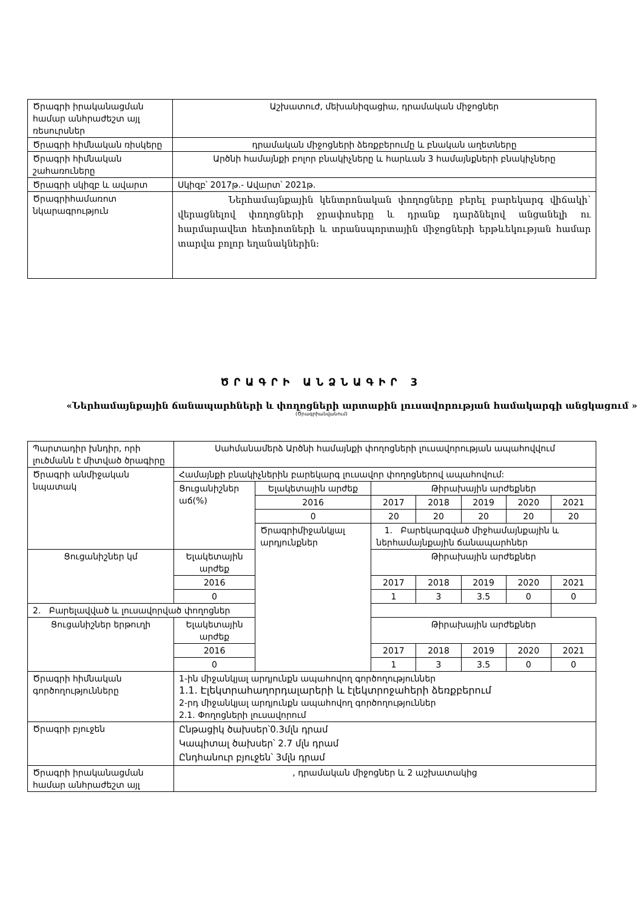| Ծրագրի իրականացման համար անհրաժեշտ այլ ռեսուրսներ | Աշխատուժ, մեխանիզացիա, դրամական միջոցներ |
| Ծրագրի հիմնական ռիսկերը | դրամական միջոցների ձեռքբերումը և բնական աղետները |
| Ծրագրի հիմնական շահառուները | Արծնի համայնքի բոլոր բնակիչները և հարևան 3 համայնքների բնակիչները |
| Ծրագրի սկիզբ և ավարտ | Սկիզբ՝ 2017թ.- Ավարտ՝ 2021թ. |
| Ծրագրիհամառոտ նկարագրություն | Ներհամայնքային կենտրոնական փողոցները բերել բարեկարգ վիճակի՝ վերացնելով փողոցների ջրափոսերը և դրանք դարձնելով անցանելի ու հարմարավետ հետիոտների և տրանսպորտային միջոցների երթևեկության համար տարվա բոլոր եղանակներին: |
ԾՐԱԳՐԻ ԱՆՁՆԱԳԻՐ 3
«Ներհամայնքային ճանապարհների և փողոցների արտաքին լուսավորության համակարգի անցկացում »
(Ծրագրիանվանում)
| Պարտադիր խնդիր, որի լուծմանն է միտված ծրագիրը | Սահմանամերձ Արծնի համայնքի փողոցների լուսավորության ապահովվում | | | | | | |
| Ծրագրի անմիջական նպատակ | Համայնքի բնակիչներին բարեկարգ լուսավոր փողոցներով ապահովում: | | | | | | |
| | Ցուցանիշներ աճ(%) | Ելակետային արժեք | Թիրախային արժեքներ | | | | |
| | | 2016 | 2017 | 2018 | 2019 | 2020 | 2021 |
| | | 0 | 20 | 20 | 20 | 20 | 20 |
| | | Ծրագրիմիջանկյալ արդյունքներ | 1. Բարեկարգված միջհամայնքային և ներհամայնքային ճանապարհներ | | | | |
| Ցուցանիշներ կմ | Ելակետային արժեք | | Թիրախային արժեքներ | | | | |
| | 2016 | | 2017 | 2018 | 2019 | 2020 | 2021 |
| | 0 | | 1 | 3 | 3.5 | 0 | 0 |
| 2. Բարելավված և լուսավորված փողոցներ | | | | | | | |
| Ցուցանիշներ երթուղի | Ելակետային արժեք | | Թիրախային արժեքներ | | | | |
| | 2016 | | 2017 | 2018 | 2019 | 2020 | 2021 |
| | 0 | | 1 | 3 | 3.5 | 0 | 0 |
| Ծրագրի հիմնական գործողությունները | 1-ին միջանկյալ արդյունքն ապահովող գործողություններ 1.1. Էլեկտրահաղորդալարերի և էլեկտրոջահերի ձեռքբերում 2-րդ միջանկյալ արդյունքն ապահովող գործողություններ 2.1. Փողոցների լուսավորում | | | | | | |
| Ծրագրի բյուջեն | Ընթացիկ ծախսեր՝0.3մլն դրամ Կապիտալ ծախսեր՝ 2.7 մլն դրամ Ընդհանուր բյուջեն՝ 3մլն դրամ | | | | | | |
| Ծրագրի իրականացման համար անհրաժեշտ այլ | , դրամական միջոցներ և 2 աշխատակից | | | | | | |